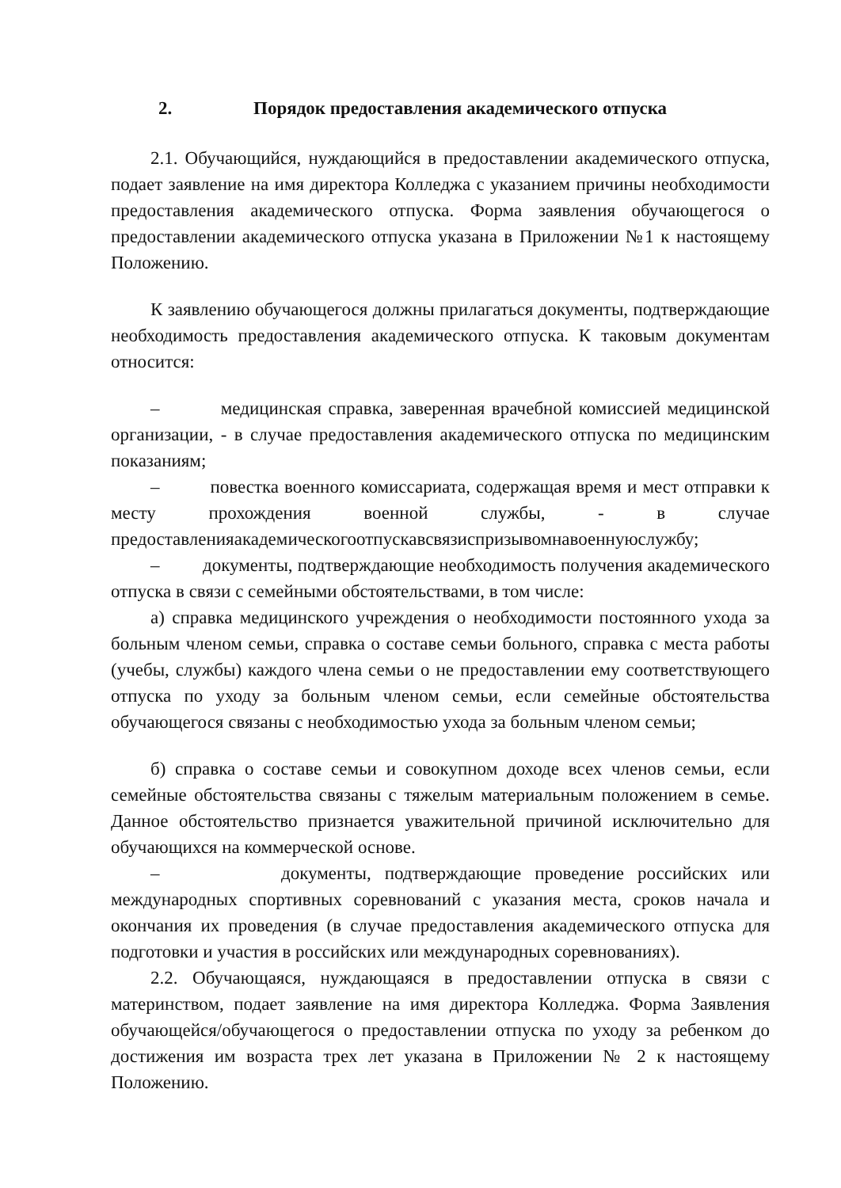2. Порядок предоставления академического отпуска
2.1. Обучающийся, нуждающийся в предоставлении академического отпуска, подает заявление на имя директора Колледжа с указанием причины необходимости предоставления академического отпуска. Форма заявления обучающегося о предоставлении академического отпуска указана в Приложении №1 к настоящему Положению.
К заявлению обучающегося должны прилагаться документы, подтверждающие необходимость предоставления академического отпуска. К таковым документам относится:
– медицинская справка, заверенная врачебной комиссией медицинской организации, - в случае предоставления академического отпуска по медицинским показаниям;
– повестка военного комиссариата, содержащая время и мест отправки к месту прохождения военной службы, - в случае предоставленияакадемическогоотпускавсвязиспризывомнавоеннуюслужбу;
– документы, подтверждающие необходимость получения академического отпуска в связи с семейными обстоятельствами, в том числе:
а) справка медицинского учреждения о необходимости постоянного ухода за больным членом семьи, справка о составе семьи больного, справка с места работы (учебы, службы) каждого члена семьи о не предоставлении ему соответствующего отпуска по уходу за больным членом семьи, если семейные обстоятельства обучающегося связаны с необходимостью ухода за больным членом семьи;
б) справка о составе семьи и совокупном доходе всех членов семьи, если семейные обстоятельства связаны с тяжелым материальным положением в семье. Данное обстоятельство признается уважительной причиной исключительно для обучающихся на коммерческой основе.
– документы, подтверждающие проведение российских или международных спортивных соревнований с указания места, сроков начала и окончания их проведения (в случае предоставления академического отпуска для подготовки и участия в российских или международных соревнованиях).
2.2. Обучающаяся, нуждающаяся в предоставлении отпуска в связи с материнством, подает заявление на имя директора Колледжа. Форма Заявления обучающейся/обучающегося о предоставлении отпуска по уходу за ребенком до достижения им возраста трех лет указана в Приложении № 2 к настоящему Положению.